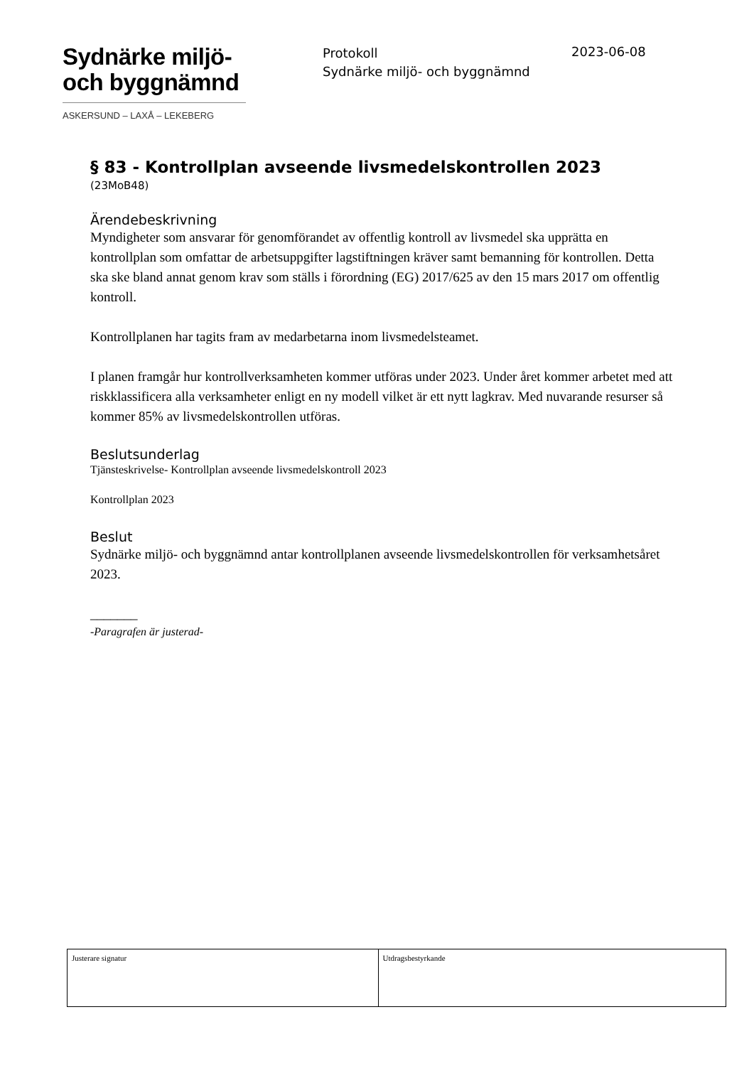Sydnärke miljö-
och byggnämnd
ASKERSUND – LAXÅ – LEKEBERG
Protokoll
Sydnärke miljö- och byggnämnd
2023-06-08
§ 83 - Kontrollplan avseende livsmedelskontrollen 2023
(23MoB48)
Ärendebeskrivning
Myndigheter som ansvarar för genomförandet av offentlig kontroll av livsmedel ska upprätta en kontrollplan som omfattar de arbetsuppgifter lagstiftningen kräver samt bemanning för kontrollen. Detta ska ske bland annat genom krav som ställs i förordning (EG) 2017/625 av den 15 mars 2017 om offentlig kontroll.
Kontrollplanen har tagits fram av medarbetarna inom livsmedelsteamet.
I planen framgår hur kontrollverksamheten kommer utföras under 2023. Under året kommer arbetet med att riskklassificera alla verksamheter enligt en ny modell vilket är ett nytt lagkrav. Med nuvarande resurser så kommer 85% av livsmedelskontrollen utföras.
Beslutsunderlag
Tjänsteskrivelse- Kontrollplan avseende livsmedelskontroll 2023
Kontrollplan 2023
Beslut
Sydnärke miljö- och byggnämnd antar kontrollplanen avseende livsmedelskontrollen för verksamhetsåret 2023.
_______
-Paragrafen är justerad-
| Justerare signatur | Utdragsbestyrkande |